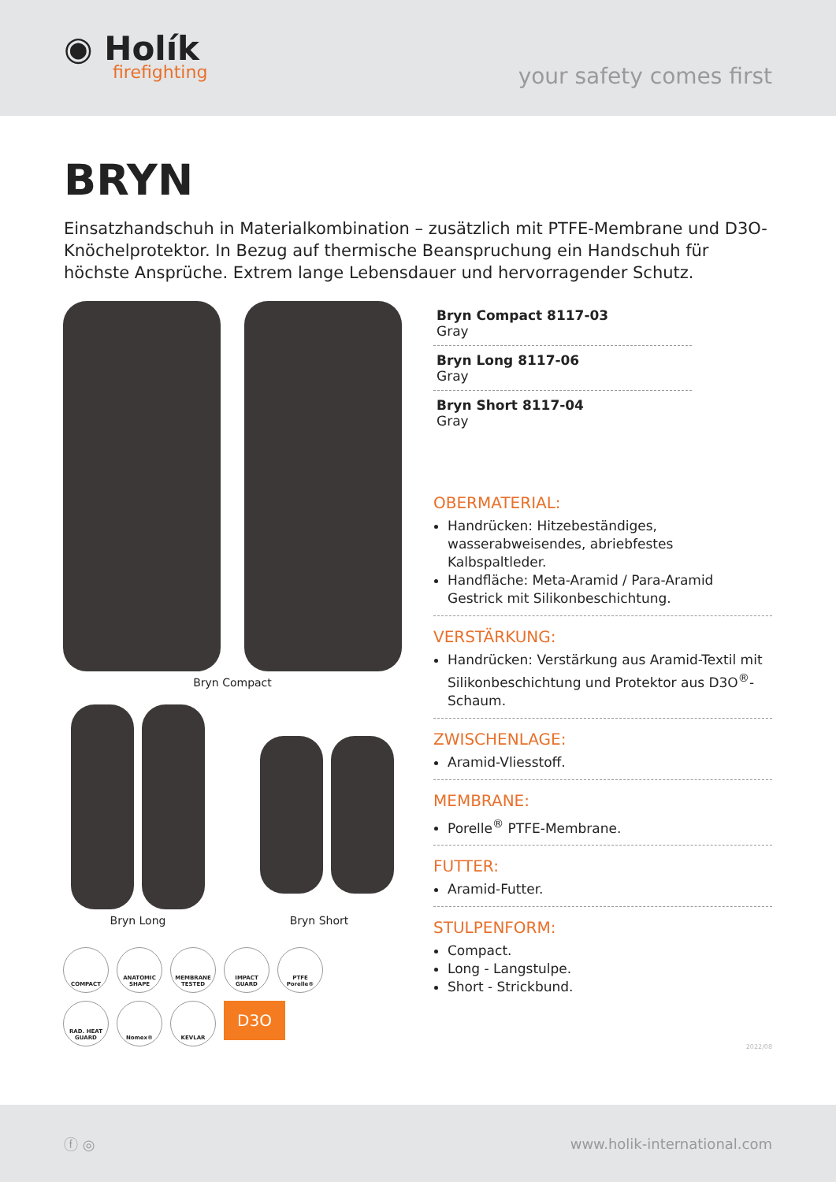◉ Holík
firefighting
your safety comes first
BRYN
Einsatzhandschuh in Materialkombination – zusätzlich mit PTFE-Membrane und D3O-Knöchelprotektor. In Bezug auf thermische Beanspruchung ein Handschuh für höchste Ansprüche. Extrem lange Lebensdauer und hervorragender Schutz.
Bryn Compact
Bryn Long
Bryn Short
COMPACT
ANATOMIC SHAPE
MEMBRANE TESTED
IMPACT GUARD
PTFE Porelle®
RAD. HEAT GUARD
Nomex®
KEVLAR
D3O
Bryn Compact 8117-03
Gray
Bryn Long 8117-06
Gray
Bryn Short 8117-04
Gray
OBERMATERIAL:
Handrücken: Hitzebeständiges, wasserabweisendes, abriebfestes Kalbspaltleder.
Handfläche: Meta-Aramid / Para-Aramid Gestrick mit Silikonbeschichtung.
VERSTÄRKUNG:
Handrücken: Verstärkung aus Aramid-Textil mit Silikonbeschichtung und Protektor aus D3O<sup>®</sup>-Schaum.
ZWISCHENLAGE:
Aramid-Vliesstoff.
MEMBRANE:
Porelle<sup>®</sup> PTFE-Membrane.
FUTTER:
Aramid-Futter.
STULPENFORM:
Compact.
Long - Langstulpe.
Short - Strickbund.
2022/08
ⓕ ◎ www.holik-international.com